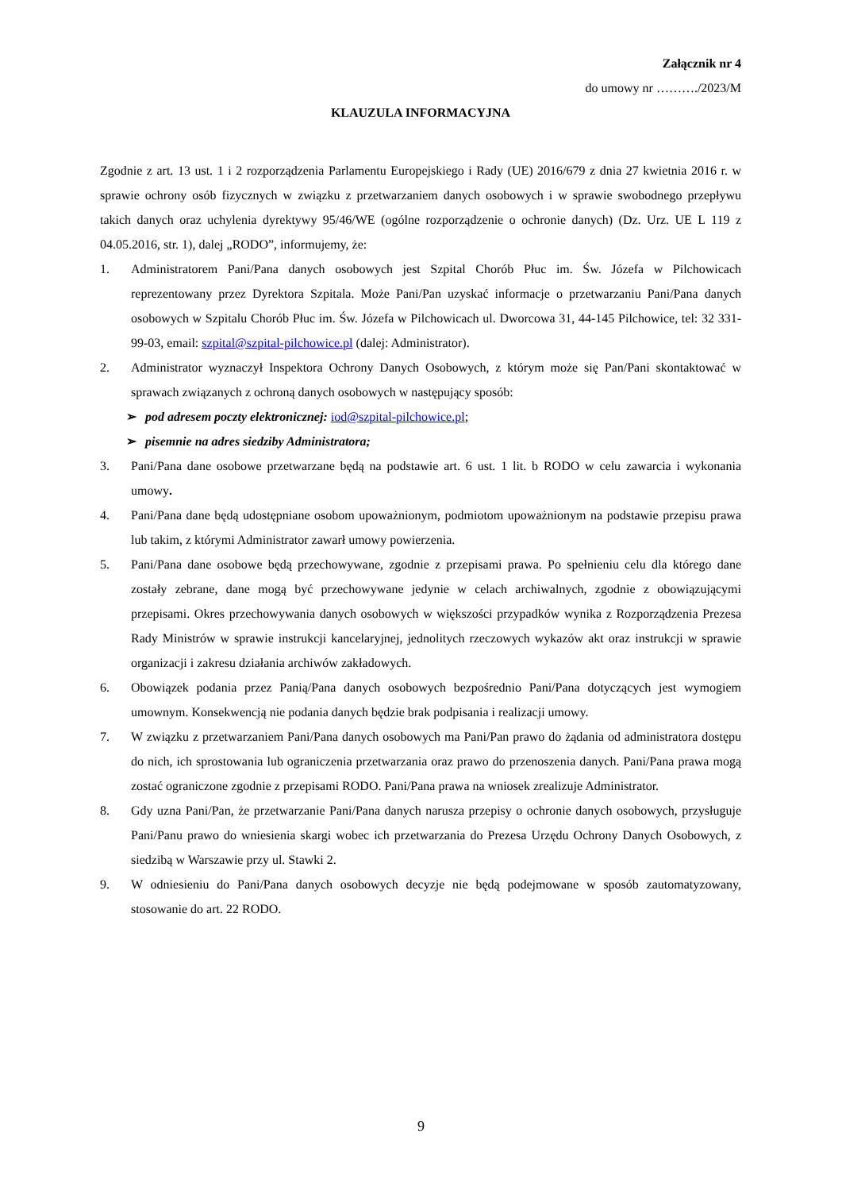Załącznik nr 4
do umowy nr ………./2023/M
KLAUZULA INFORMACYJNA
Zgodnie z art. 13 ust. 1 i 2 rozporządzenia Parlamentu Europejskiego i Rady (UE) 2016/679 z dnia 27 kwietnia 2016 r. w sprawie ochrony osób fizycznych w związku z przetwarzaniem danych osobowych i w sprawie swobodnego przepływu takich danych oraz uchylenia dyrektywy 95/46/WE (ogólne rozporządzenie o ochronie danych) (Dz. Urz. UE L 119 z 04.05.2016, str. 1), dalej „RODO”, informujemy, że:
1. Administratorem Pani/Pana danych osobowych jest Szpital Chorób Płuc im. Św. Józefa w Pilchowicach reprezentowany przez Dyrektora Szpitala. Może Pani/Pan uzyskać informacje o przetwarzaniu Pani/Pana danych osobowych w Szpitalu Chorób Płuc im. Św. Józefa w Pilchowicach ul. Dworcowa 31, 44-145 Pilchowice, tel: 32 331-99-03, email: szpital@szpital-pilchowice.pl (dalej: Administrator).
2. Administrator wyznaczył Inspektora Ochrony Danych Osobowych, z którym może się Pan/Pani skontaktować w sprawach związanych z ochroną danych osobowych w następujący sposób:
➢ pod adresem poczty elektronicznej: iod@szpital-pilchowice.pl;
➢ pisemnie na adres siedziby Administratora;
3. Pani/Pana dane osobowe przetwarzane będą na podstawie art. 6 ust. 1 lit. b RODO w celu zawarcia i wykonania umowy.
4. Pani/Pana dane będą udostępniane osobom upoważnionym, podmiotom upoważnionym na podstawie przepisu prawa lub takim, z którymi Administrator zawarł umowy powierzenia.
5. Pani/Pana dane osobowe będą przechowywane, zgodnie z przepisami prawa. Po spełnieniu celu dla którego dane zostały zebrane, dane mogą być przechowywane jedynie w celach archiwalnych, zgodnie z obowiązującymi przepisami. Okres przechowywania danych osobowych w większości przypadków wynika z Rozporządzenia Prezesa Rady Ministrów w sprawie instrukcji kancelaryjnej, jednolitych rzeczowych wykazów akt oraz instrukcji w sprawie organizacji i zakresu działania archiwów zakładowych.
6. Obowiązek podania przez Panią/Pana danych osobowych bezpośrednio Pani/Pana dotyczących jest wymogiem umownym. Konsekwencją nie podania danych będzie brak podpisania i realizacji umowy.
7. W związku z przetwarzaniem Pani/Pana danych osobowych ma Pani/Pan prawo do żądania od administratora dostępu do nich, ich sprostowania lub ograniczenia przetwarzania oraz prawo do przenoszenia danych. Pani/Pana prawa mogą zostać ograniczone zgodnie z przepisami RODO. Pani/Pana prawa na wniosek zrealizuje Administrator.
8. Gdy uzna Pani/Pan, że przetwarzanie Pani/Pana danych narusza przepisy o ochronie danych osobowych, przysługuje Pani/Panu prawo do wniesienia skargi wobec ich przetwarzania do Prezesa Urzędu Ochrony Danych Osobowych, z siedzibą w Warszawie przy ul. Stawki 2.
9. W odniesieniu do Pani/Pana danych osobowych decyzje nie będą podejmowane w sposób zautomatyzowany, stosowanie do art. 22 RODO.
9